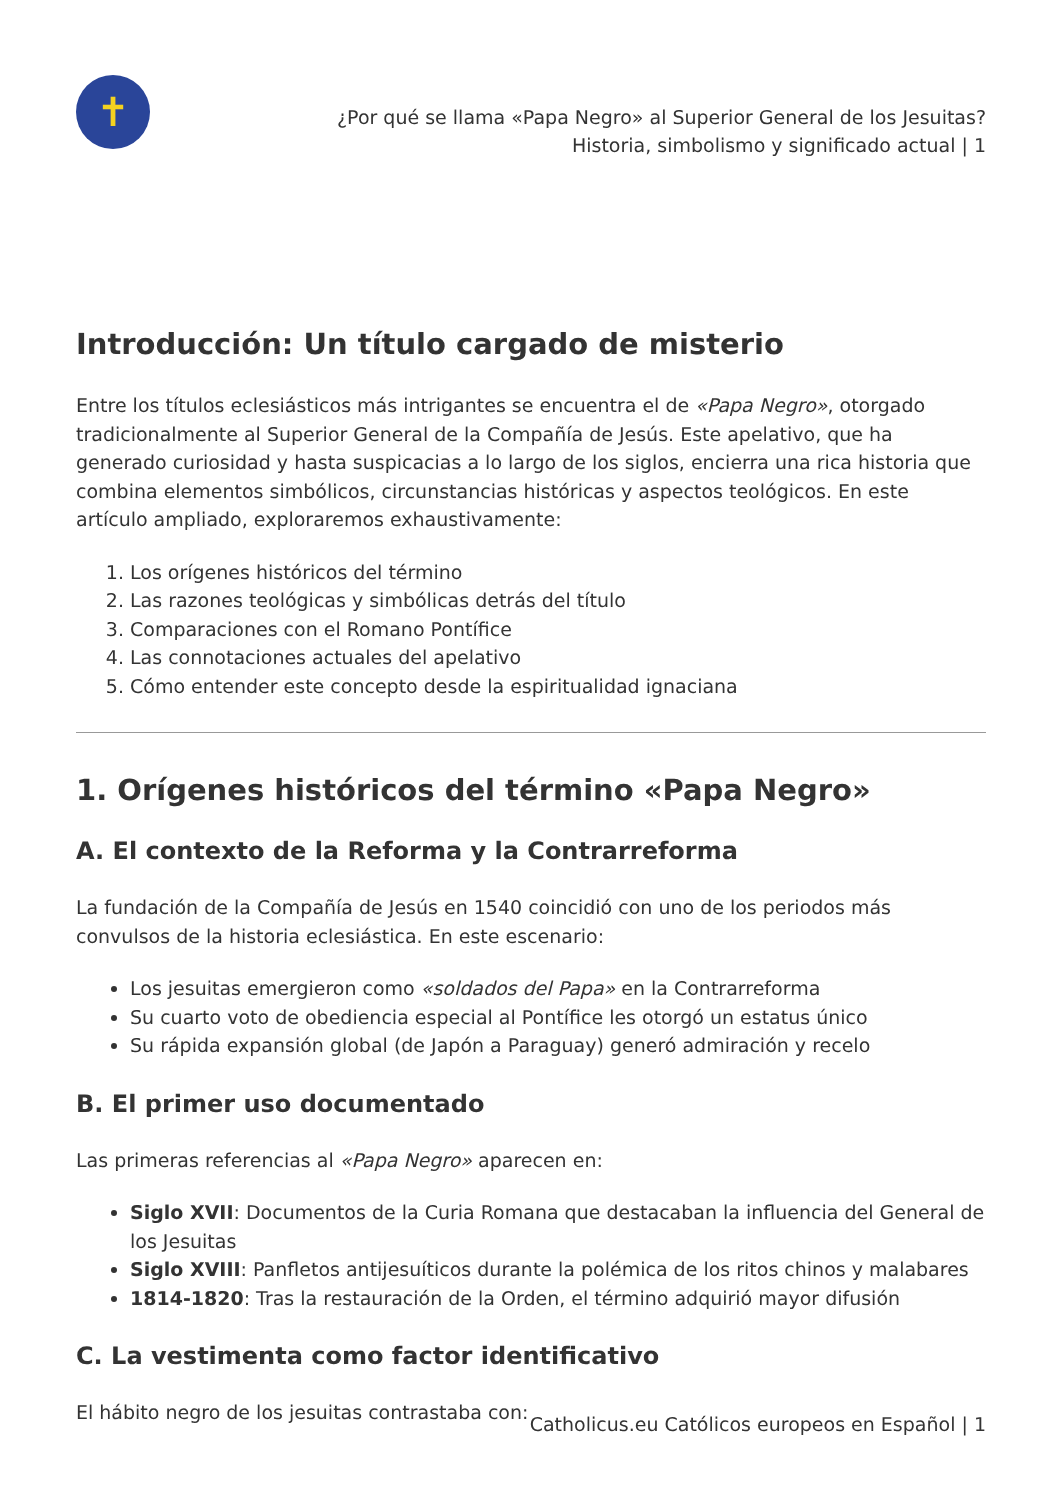✝
¿Por qué se llama «Papa Negro» al Superior General de los Jesuitas?
Historia, simbolismo y significado actual | 1
Introducción: Un título cargado de misterio
Entre los títulos eclesiásticos más intrigantes se encuentra el de «Papa Negro», otorgado tradicionalmente al Superior General de la Compañía de Jesús. Este apelativo, que ha generado curiosidad y hasta suspicacias a lo largo de los siglos, encierra una rica historia que combina elementos simbólicos, circunstancias históricas y aspectos teológicos. En este artículo ampliado, exploraremos exhaustivamente:
1. Los orígenes históricos del término
2. Las razones teológicas y simbólicas detrás del título
3. Comparaciones con el Romano Pontífice
4. Las connotaciones actuales del apelativo
5. Cómo entender este concepto desde la espiritualidad ignaciana
1. Orígenes históricos del término «Papa Negro»
A. El contexto de la Reforma y la Contrarreforma
La fundación de la Compañía de Jesús en 1540 coincidió con uno de los periodos más convulsos de la historia eclesiástica. En este escenario:
Los jesuitas emergieron como «soldados del Papa» en la Contrarreforma
Su cuarto voto de obediencia especial al Pontífice les otorgó un estatus único
Su rápida expansión global (de Japón a Paraguay) generó admiración y recelo
B. El primer uso documentado
Las primeras referencias al «Papa Negro» aparecen en:
Siglo XVII: Documentos de la Curia Romana que destacaban la influencia del General de los Jesuitas
Siglo XVIII: Panfletos antijesuíticos durante la polémica de los ritos chinos y malabares
1814-1820: Tras la restauración de la Orden, el término adquirió mayor difusión
C. La vestimenta como factor identificativo
El hábito negro de los jesuitas contrastaba con:
Catholicus.eu Católicos europeos en Español | 1